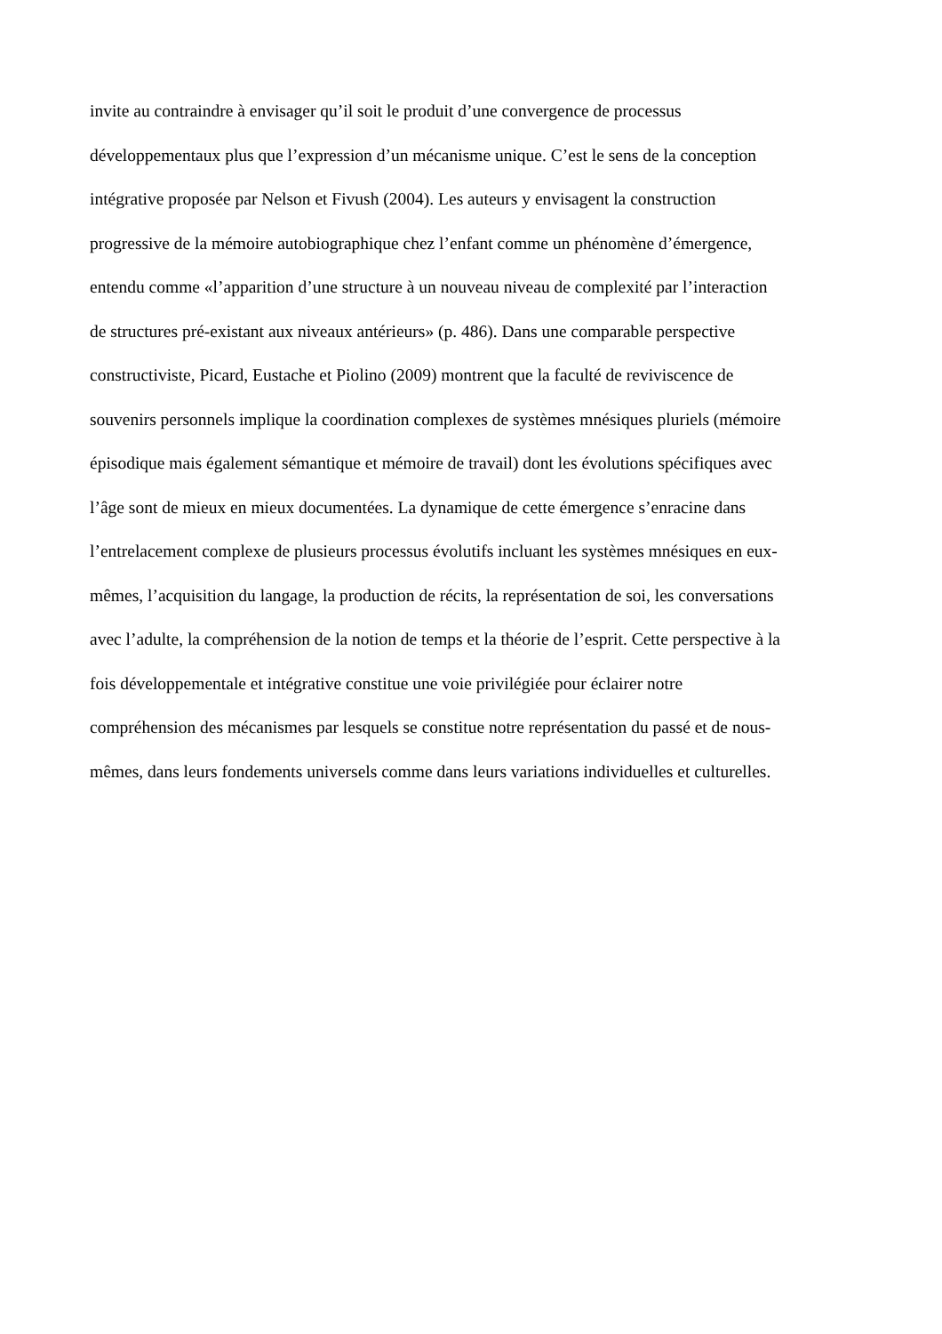invite au contraindre à envisager qu’il soit le produit d’une convergence de processus
développementaux plus que l’expression d’un mécanisme unique. C’est le sens de la conception
intégrative proposée par Nelson et Fivush (2004). Les auteurs y envisagent la construction
progressive de la mémoire autobiographique chez l’enfant comme un phénomène d’émergence,
entendu comme «l’apparition d’une structure à un nouveau niveau de complexité par l’interaction
de structures pré-existant aux niveaux antérieurs» (p. 486). Dans une comparable perspective
constructiviste, Picard, Eustache et Piolino (2009) montrent que la faculté de reviviscence de
souvenirs personnels implique la coordination complexes de systèmes mnésiques pluriels (mémoire
épisodique mais également sémantique et mémoire de travail) dont les évolutions spécifiques avec
l’âge sont de mieux en mieux documentées. La dynamique de cette émergence s’enracine dans
l’entrelacement complexe de plusieurs processus évolutifs incluant les systèmes mnésiques en eux-
mêmes, l’acquisition du langage, la production de récits, la représentation de soi, les conversations
avec l’adulte, la compréhension de la notion de temps et la théorie de l’esprit. Cette perspective à la
fois développementale et intégrative constitue une voie privilégiée pour éclairer notre
compréhension des mécanismes par lesquels se constitue notre représentation du passé et de nous-
mêmes, dans leurs fondements universels comme dans leurs variations individuelles et culturelles.